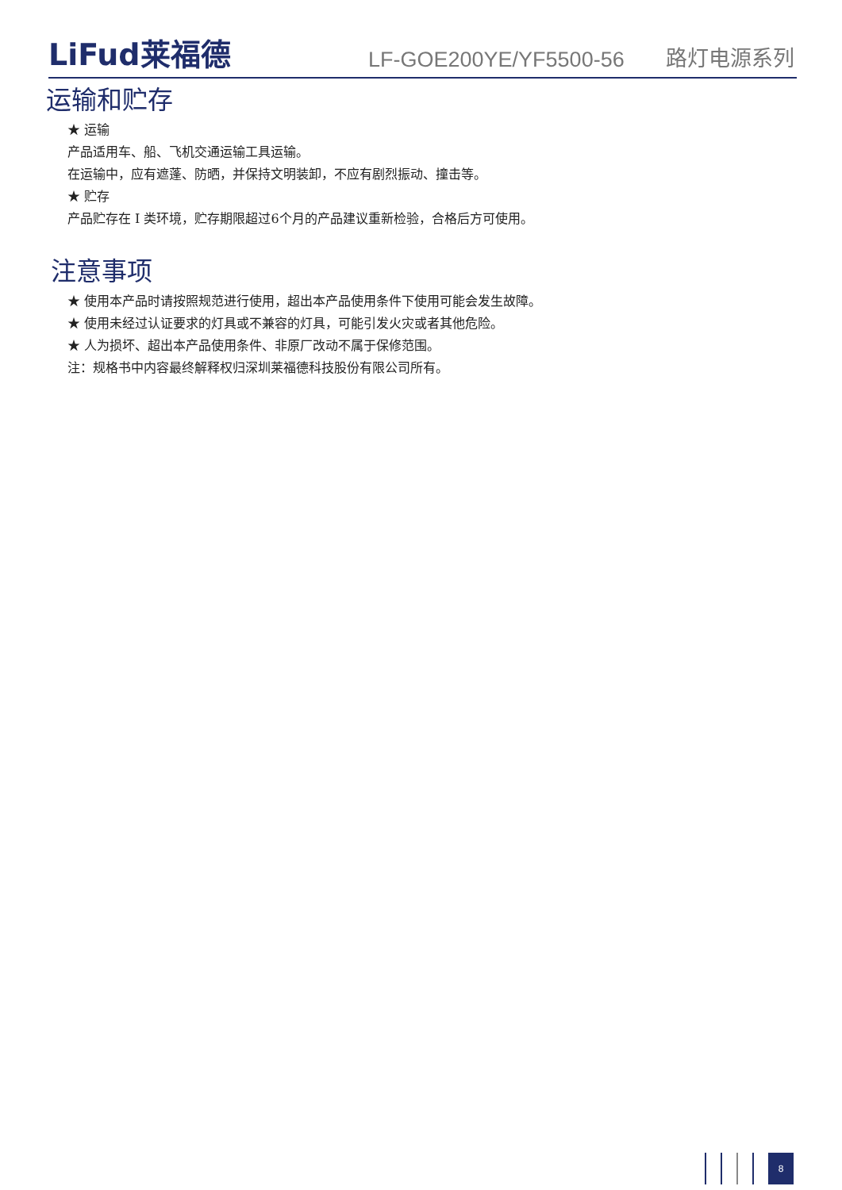LiFud莱福德
LF-GOE200YE/YF5500-56
路灯电源系列
运输和贮存
★ 运输
产品适用车、船、飞机交通运输工具运输。
在运输中，应有遮蓬、防晒，并保持文明装卸，不应有剧烈振动、撞击等。
★ 贮存
产品贮存在 I 类环境，贮存期限超过6个月的产品建议重新检验，合格后方可使用。
注意事项
★ 使用本产品时请按照规范进行使用，超出本产品使用条件下使用可能会发生故障。
★ 使用未经过认证要求的灯具或不兼容的灯具，可能引发火灾或者其他危险。
★ 人为损坏、超出本产品使用条件、非原厂改动不属于保修范围。
注：规格书中内容最终解释权归深圳莱福德科技股份有限公司所有。
8